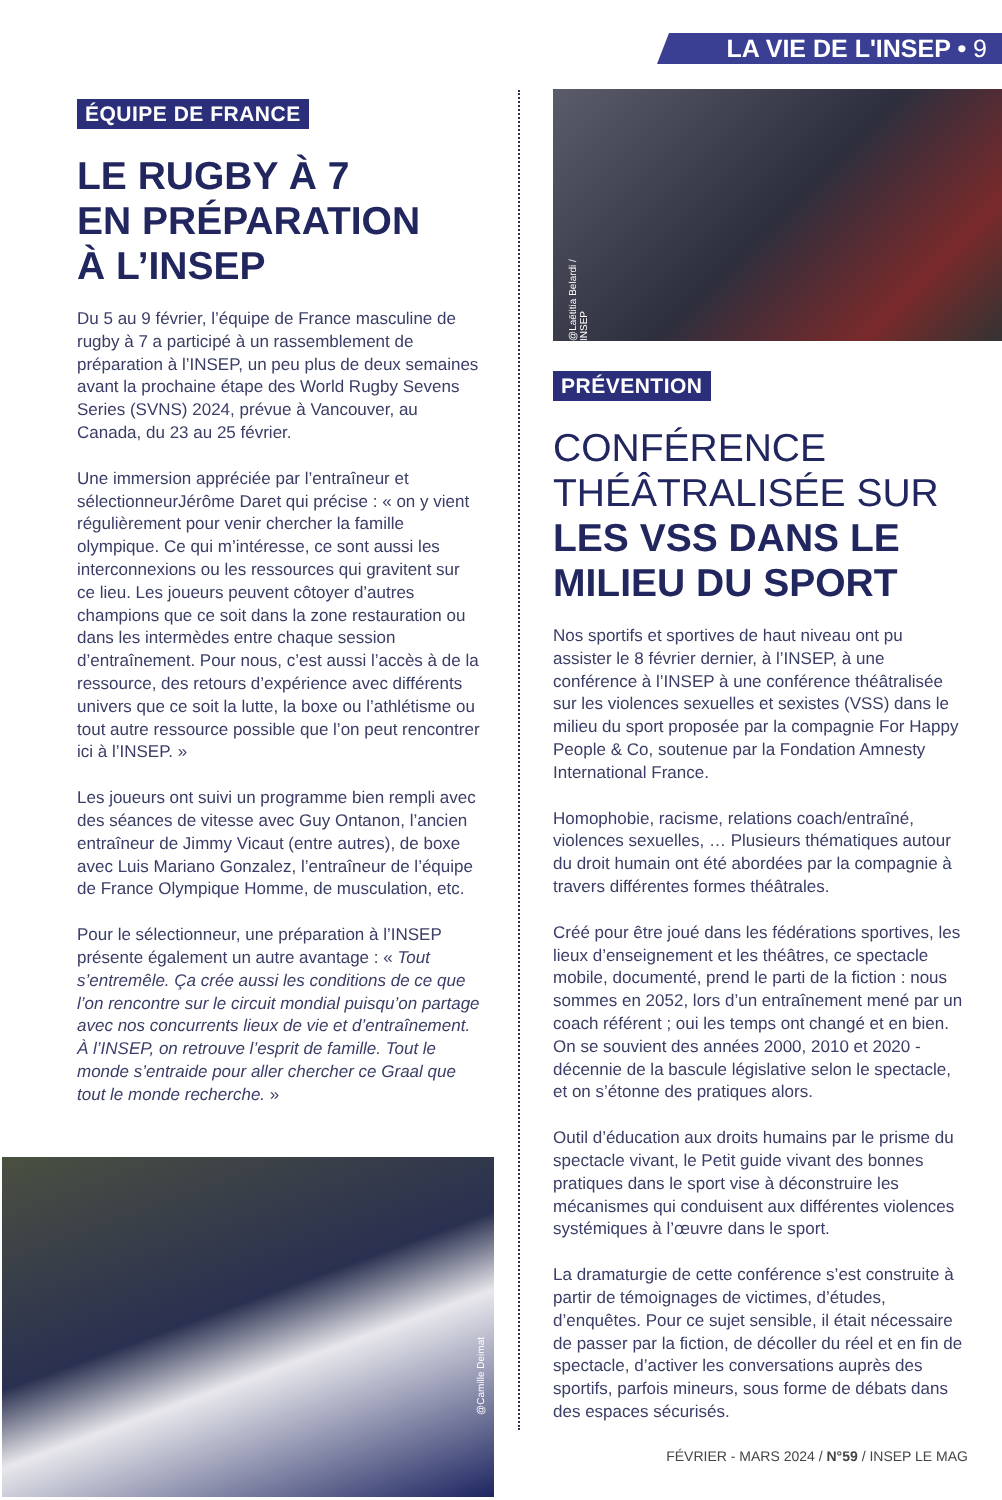LA VIE DE L'INSEP • 9
ÉQUIPE DE FRANCE
LE RUGBY À 7
EN PRÉPARATION
À L’INSEP
Du 5 au 9 février, l’équipe de France masculine de rugby à 7 a participé à un rassemblement de préparation à l’INSEP, un peu plus de deux semaines avant la prochaine étape des World Rugby Sevens Series (SVNS) 2024, prévue à Vancouver, au Canada, du 23 au 25 février.
Une immersion appréciée par l’entraîneur et sélectionneurJérôme Daret qui précise : « on y vient régulièrement pour venir chercher la famille olympique. Ce qui m’intéresse, ce sont aussi les interconnexions ou les ressources qui gravitent sur ce lieu. Les joueurs peuvent côtoyer d’autres champions que ce soit dans la zone restauration ou dans les intermèdes entre chaque session d’entraînement. Pour nous, c’est aussi l’accès à de la ressource, des retours d’expérience avec différents univers que ce soit la lutte, la boxe ou l’athlétisme ou tout autre ressource possible que l’on peut rencontrer ici à l’INSEP. »
Les joueurs ont suivi un programme bien rempli avec des séances de vitesse avec Guy Ontanon, l’ancien entraîneur de Jimmy Vicaut (entre autres), de boxe avec Luis Mariano Gonzalez, l’entraîneur de l’équipe de France Olympique Homme, de musculation, etc.
Pour le sélectionneur, une préparation à l’INSEP présente également un autre avantage : « Tout s’entremêle. Ça crée aussi les conditions de ce que l’on rencontre sur le circuit mondial puisqu’on partage avec nos concurrents lieux de vie et d’entraînement. À l’INSEP, on retrouve l’esprit de famille. Tout le monde s’entraide pour aller chercher ce Graal que tout le monde recherche. »
@Camille Deimat
@Laëtitia Belardi / INSEP
PRÉVENTION
CONFÉRENCE
THÉÂTRALISÉE SUR
LES VSS DANS LE
MILIEU DU SPORT
Nos sportifs et sportives de haut niveau ont pu assister le 8 février dernier, à l’INSEP, à une conférence à l’INSEP à une conférence théâtralisée sur les violences sexuelles et sexistes (VSS) dans le milieu du sport proposée par la compagnie For Happy People & Co, soutenue par la Fondation Amnesty International France.
Homophobie, racisme, relations coach/entraîné, violences sexuelles, … Plusieurs thématiques autour du droit humain ont été abordées par la compagnie à travers différentes formes théâtrales.
Créé pour être joué dans les fédérations sportives, les lieux d’enseignement et les théâtres, ce spectacle mobile, documenté, prend le parti de la fiction : nous sommes en 2052, lors d’un entraînement mené par un coach référent ; oui les temps ont changé et en bien. On se souvient des années 2000, 2010 et 2020 - décennie de la bascule législative selon le spectacle, et on s’étonne des pratiques alors.
Outil d’éducation aux droits humains par le prisme du spectacle vivant, le Petit guide vivant des bonnes pratiques dans le sport vise à déconstruire les mécanismes qui conduisent aux différentes violences systémiques à l’œuvre dans le sport.
La dramaturgie de cette conférence s’est construite à partir de témoignages de victimes, d’études, d’enquêtes. Pour ce sujet sensible, il était nécessaire de passer par la fiction, de décoller du réel et en fin de spectacle, d’activer les conversations auprès des sportifs, parfois mineurs, sous forme de débats dans des espaces sécurisés.
FÉVRIER - MARS 2024 / N°59 / INSEP LE MAG